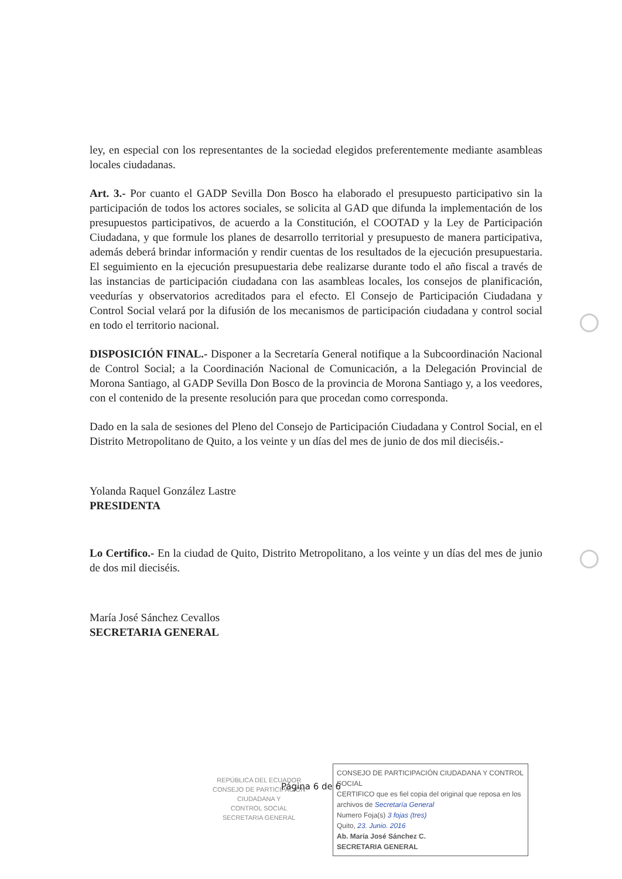ley, en especial con los representantes de la sociedad elegidos preferentemente mediante asambleas locales ciudadanas.
Art. 3.- Por cuanto el GADP Sevilla Don Bosco ha elaborado el presupuesto participativo sin la participación de todos los actores sociales, se solicita al GAD que difunda la implementación de los presupuestos participativos, de acuerdo a la Constitución, el COOTAD y la Ley de Participación Ciudadana, y que formule los planes de desarrollo territorial y presupuesto de manera participativa, además deberá brindar información y rendir cuentas de los resultados de la ejecución presupuestaria. El seguimiento en la ejecución presupuestaria debe realizarse durante todo el año fiscal a través de las instancias de participación ciudadana con las asambleas locales, los consejos de planificación, veedurías y observatorios acreditados para el efecto. El Consejo de Participación Ciudadana y Control Social velará por la difusión de los mecanismos de participación ciudadana y control social en todo el territorio nacional.
DISPOSICIÓN FINAL.- Disponer a la Secretaría General notifique a la Subcoordinación Nacional de Control Social; a la Coordinación Nacional de Comunicación, a la Delegación Provincial de Morona Santiago, al GADP Sevilla Don Bosco de la provincia de Morona Santiago y, a los veedores, con el contenido de la presente resolución para que procedan como corresponda.
Dado en la sala de sesiones del Pleno del Consejo de Participación Ciudadana y Control Social, en el Distrito Metropolitano de Quito, a los veinte y un días del mes de junio de dos mil dieciséis.-
Yolanda Raquel González Lastre
PRESIDENTA
Lo Certifico.- En la ciudad de Quito, Distrito Metropolitano, a los veinte y un días del mes de junio de dos mil dieciséis.
María José Sánchez Cevallos
SECRETARIA GENERAL
REPÚBLICA DEL ECUADOR
CONSEJO DE PARTICIPACIÓN
CIUDADANA Y
CONTROL SOCIAL
SECRETARIA GENERAL
CONSEJO DE PARTICIPACIÓN CIUDADANA Y CONTROL SOCIAL
CERTIFICO que es fiel copia del original que reposa en los archivos de Secretaría General
Numero Foja(s) 3 fojas (tres)
Quito, 23. Junio. 2016
Ab. María José Sánchez C.
SECRETARIA GENERAL
Página 6 de 6